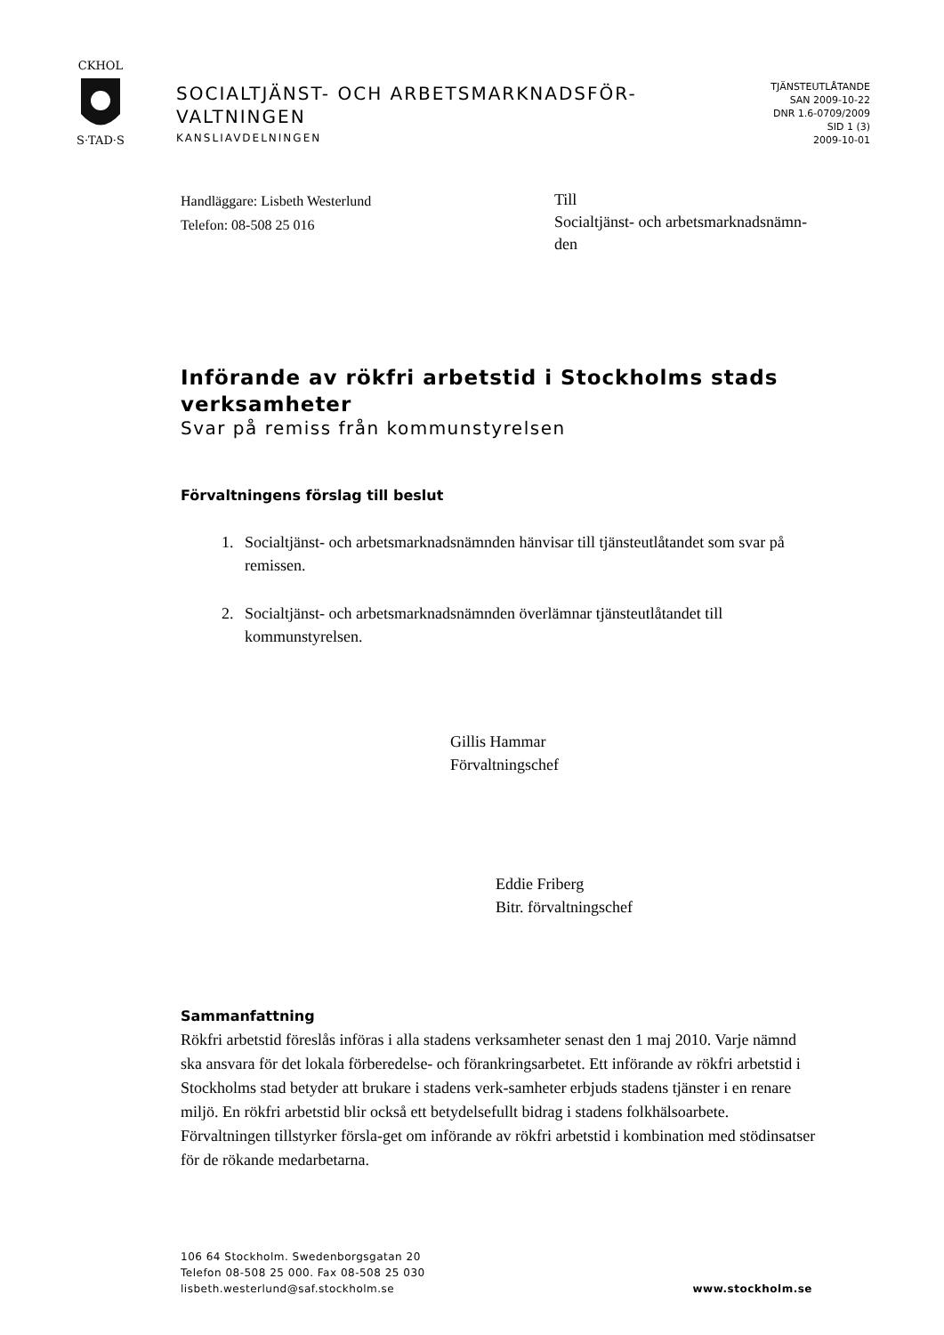CKHOL
S·TAD·S
SOCIALTJÄNST- OCH ARBETSMARKNADSFÖR-
VALTNINGEN
KANSLIAVDELNINGEN
TJÄNSTEUTLÅTANDE
SAN 2009-10-22
DNR 1.6-0709/2009
SID 1 (3)
2009-10-01
Handläggare: Lisbeth Westerlund
Telefon: 08-508 25 016
Till
Socialtjänst- och arbetsmarknadsnämn-
den
Införande av rökfri arbetstid i Stockholms stads verksamheter
Svar på remiss från kommunstyrelsen
Förvaltningens förslag till beslut
1. Socialtjänst- och arbetsmarknadsnämnden hänvisar till tjänsteutlåtandet som svar på remissen.
2. Socialtjänst- och arbetsmarknadsnämnden överlämnar tjänsteutlåtandet till kommunstyrelsen.
Gillis Hammar
Förvaltningschef
Eddie Friberg
Bitr. förvaltningschef
Sammanfattning
Rökfri arbetstid föreslås införas i alla stadens verksamheter senast den 1 maj 2010. Varje nämnd ska ansvara för det lokala förberedelse- och förankringsarbetet. Ett införande av rökfri arbetstid i Stockholms stad betyder att brukare i stadens verk-samheter erbjuds stadens tjänster i en renare miljö. En rökfri arbetstid blir också ett betydelsefullt bidrag i stadens folkhälsoarbete. Förvaltningen tillstyrker försla-get om införande av rökfri arbetstid i kombination med stödinsatser för de rökande medarbetarna.
106 64 Stockholm. Swedenborgsgatan 20
Telefon 08-508 25 000. Fax 08-508 25 030
lisbeth.westerlund@saf.stockholm.se
www.stockholm.se